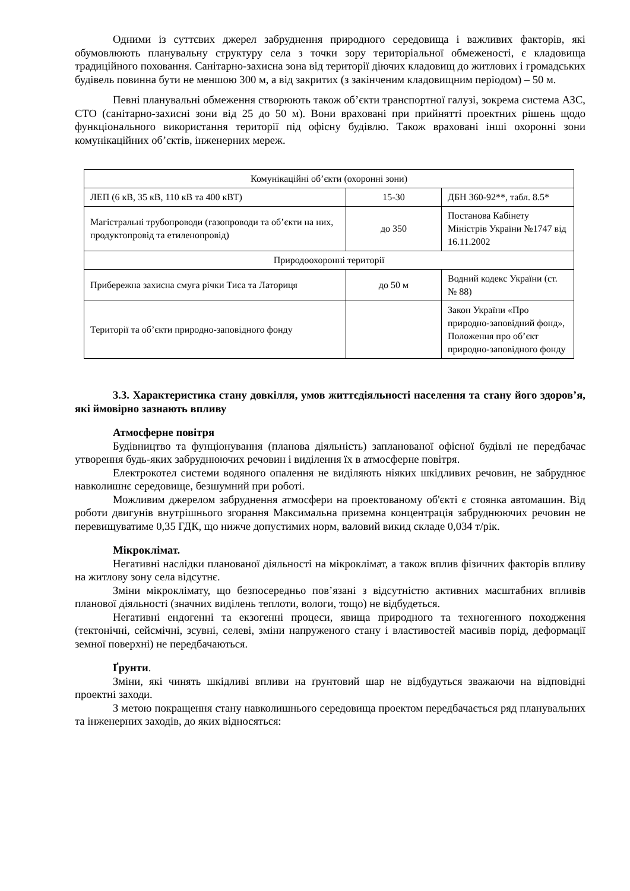Одними із суттєвих джерел забруднення природного середовища і важливих факторів, які обумовлюють планувальну структуру села з точки зору територіальної обмеженості, є кладовища традиційного поховання. Санітарно-захисна зона від території діючих кладовищ до житлових і громадських будівель повинна бути не меншою 300 м, а від закритих (з закінченим кладовищним періодом) – 50 м.
Певні планувальні обмеження створюють також об’єкти транспортної галузі, зокрема система АЗС, СТО (санітарно-захисні зони від 25 до 50 м). Вони враховані при прийнятті проектних рішень щодо функціонального використання території під офісну будівлю. Також враховані інші охоронні зони комунікаційних об’єктів, інженерних мереж.
| Комунікаційні об’єкти (охоронні зони) | | |
| ЛЕП (6 кВ, 35 кВ, 110 кВ та 400 кВТ) | 15-30 | ДБН 360-92**, табл. 8.5* |
| Магістральні трубопроводи (газопроводи та об’єкти на них, продуктопровід та етиленопровід) | до 350 | Постанова Кабінету Міністрів України №1747 від 16.11.2002 |
| Природоохоронні території | | |
| Прибережна захисна смуга річки Тиса та Латориця | до 50 м | Водний кодекс України (ст. № 88) |
| Території та об’єкти природно-заповідного фонду | | Закон України «Про природно-заповідний фонд», Положення про об’єкт природно-заповідного фонду |
3.3. Характеристика стану довкілля, умов життєдіяльності населення та стану його здоров’я, які ймовірно зазнають впливу
Атмосферне повітря
Будівництво та фунціонування (планова діяльність) запланованої офісної будівлі не передбачає утворення будь-яких забруднюючих речовин і виділення їх в атмосферне повітря.
Електрокотел системи водяного опалення не виділяють ніяких шкідливих речовин, не забруднює навколишнє середовище, безшумний при роботі.
Можливим джерелом забруднення атмосфери на проектованому об'єкті є стоянка автомашин. Від роботи двигунів внутрішнього згорання Максимальна приземна концентрація забруднюючих речовин не перевищуватиме 0,35 ГДК, що нижче допустимих норм, валовий викид складе 0,034 т/рік.
Мікроклімат.
Негативні наслідки планованої діяльності на мікроклімат, а також вплив фізичних факторів впливу на житлову зону села відсутнє.
Зміни мікроклімату, що безпосередньо пов’язані з відсутністю активних масштабних впливів планової діяльності (значних виділень теплоти, вологи, тощо) не відбудеться.
Негативні ендогенні та екзогенні процеси, явища природного та техногенного походження (тектонічні, сейсмічні, зсувні, селеві, зміни напруженого стану і властивостей масивів порід, деформації земної поверхні) не передбачаються.
Ґрунти.
Зміни, які чинять шкідливі впливи на ґрунтовий шар не відбудуться зважаючи на відповідні проектні заходи.
З метою покращення стану навколишнього середовища проектом передбачається ряд планувальних та інженерних заходів, до яких відносяться: